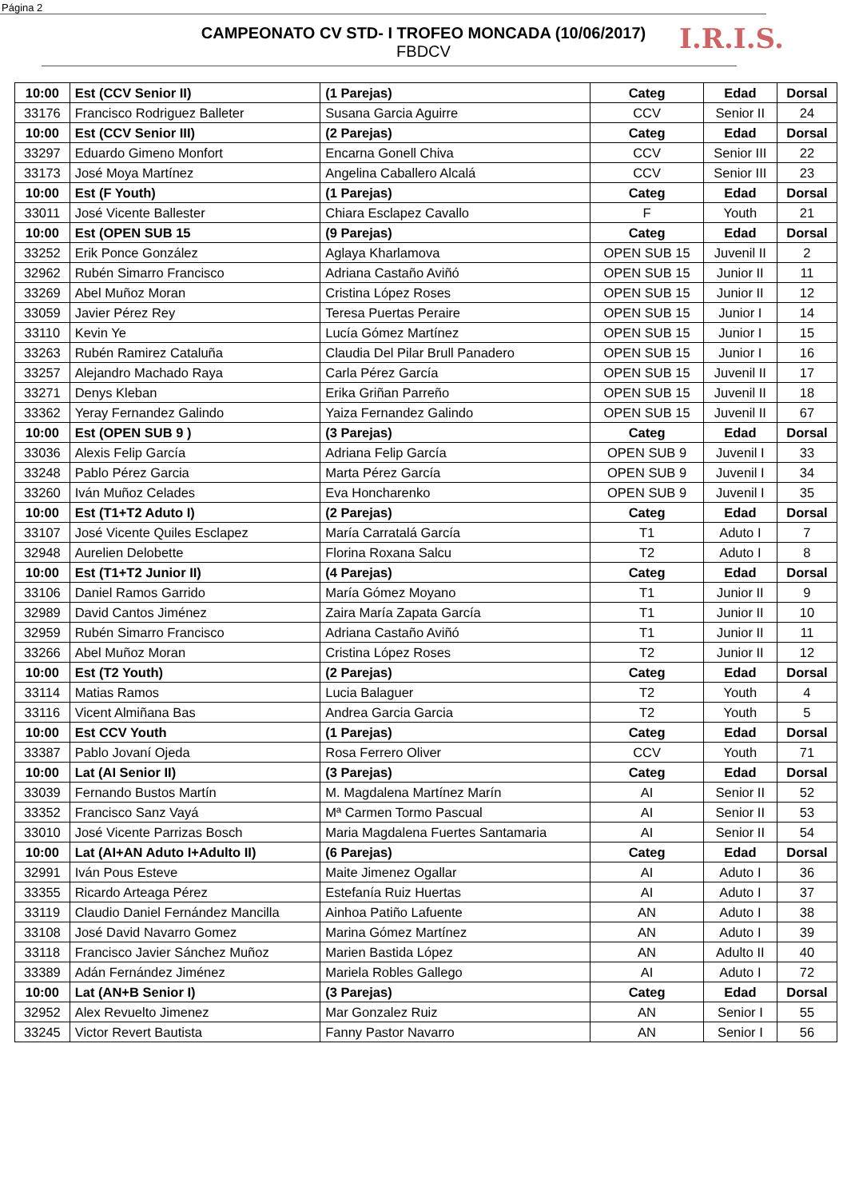Página 2
I.R.I.S.
CAMPEONATO CV STD- I TROFEO MONCADA (10/06/2017)
FBDCV
| 10:00 | Est (CCV Senior II) | (1 Parejas) | Categ | Edad | Dorsal |
| 33176 | Francisco Rodriguez Balleter | Susana Garcia Aguirre | CCV | Senior II | 24 |
| 10:00 | Est (CCV Senior III) | (2 Parejas) | Categ | Edad | Dorsal |
| 33297 | Eduardo Gimeno Monfort | Encarna Gonell Chiva | CCV | Senior III | 22 |
| 33173 | José Moya Martínez | Angelina Caballero Alcalá | CCV | Senior III | 23 |
| 10:00 | Est (F Youth) | (1 Parejas) | Categ | Edad | Dorsal |
| 33011 | José Vicente Ballester | Chiara Esclapez Cavallo | F | Youth | 21 |
| 10:00 | Est (OPEN SUB 15 | (9 Parejas) | Categ | Edad | Dorsal |
| 33252 | Erik Ponce González | Aglaya Kharlamova | OPEN SUB 15 | Juvenil II | 2 |
| 32962 | Rubén Simarro Francisco | Adriana Castaño Aviñó | OPEN SUB 15 | Junior II | 11 |
| 33269 | Abel Muñoz Moran | Cristina López Roses | OPEN SUB 15 | Junior II | 12 |
| 33059 | Javier Pérez Rey | Teresa Puertas Peraire | OPEN SUB 15 | Junior I | 14 |
| 33110 | Kevin Ye | Lucía Gómez Martínez | OPEN SUB 15 | Junior I | 15 |
| 33263 | Rubén Ramirez Cataluña | Claudia Del Pilar Brull Panadero | OPEN SUB 15 | Junior I | 16 |
| 33257 | Alejandro Machado Raya | Carla Pérez García | OPEN SUB 15 | Juvenil II | 17 |
| 33271 | Denys Kleban | Erika Griñan Parreño | OPEN SUB 15 | Juvenil II | 18 |
| 33362 | Yeray Fernandez Galindo | Yaiza Fernandez Galindo | OPEN SUB 15 | Juvenil II | 67 |
| 10:00 | Est (OPEN SUB 9 ) | (3 Parejas) | Categ | Edad | Dorsal |
| 33036 | Alexis Felip García | Adriana Felip García | OPEN SUB 9 | Juvenil I | 33 |
| 33248 | Pablo Pérez Garcia | Marta Pérez García | OPEN SUB 9 | Juvenil I | 34 |
| 33260 | Iván Muñoz Celades | Eva Honcharenko | OPEN SUB 9 | Juvenil I | 35 |
| 10:00 | Est (T1+T2 Aduto I) | (2 Parejas) | Categ | Edad | Dorsal |
| 33107 | José Vicente Quiles Esclapez | María Carratalá García | T1 | Aduto I | 7 |
| 32948 | Aurelien Delobette | Florina Roxana Salcu | T2 | Aduto I | 8 |
| 10:00 | Est (T1+T2 Junior II) | (4 Parejas) | Categ | Edad | Dorsal |
| 33106 | Daniel Ramos Garrido | María Gómez Moyano | T1 | Junior II | 9 |
| 32989 | David Cantos Jiménez | Zaira María Zapata García | T1 | Junior II | 10 |
| 32959 | Rubén Simarro Francisco | Adriana Castaño Aviñó | T1 | Junior II | 11 |
| 33266 | Abel Muñoz Moran | Cristina López Roses | T2 | Junior II | 12 |
| 10:00 | Est (T2 Youth) | (2 Parejas) | Categ | Edad | Dorsal |
| 33114 | Matias Ramos | Lucia Balaguer | T2 | Youth | 4 |
| 33116 | Vicent Almiñana Bas | Andrea Garcia Garcia | T2 | Youth | 5 |
| 10:00 | Est CCV Youth | (1 Parejas) | Categ | Edad | Dorsal |
| 33387 | Pablo Jovaní Ojeda | Rosa Ferrero Oliver | CCV | Youth | 71 |
| 10:00 | Lat (AI Senior II) | (3 Parejas) | Categ | Edad | Dorsal |
| 33039 | Fernando Bustos Martín | M. Magdalena Martínez Marín | AI | Senior II | 52 |
| 33352 | Francisco Sanz Vayá | Mª Carmen Tormo Pascual | AI | Senior II | 53 |
| 33010 | José Vicente Parrizas Bosch | Maria Magdalena Fuertes Santamaria | AI | Senior II | 54 |
| 10:00 | Lat (AI+AN Aduto I+Adulto II) | (6 Parejas) | Categ | Edad | Dorsal |
| 32991 | Iván Pous Esteve | Maite Jimenez Ogallar | AI | Aduto I | 36 |
| 33355 | Ricardo Arteaga Pérez | Estefanía Ruiz Huertas | AI | Aduto I | 37 |
| 33119 | Claudio Daniel Fernández Mancilla | Ainhoa Patiño Lafuente | AN | Aduto I | 38 |
| 33108 | José David Navarro Gomez | Marina Gómez Martínez | AN | Aduto I | 39 |
| 33118 | Francisco Javier Sánchez Muñoz | Marien Bastida López | AN | Adulto II | 40 |
| 33389 | Adán Fernández Jiménez | Mariela Robles Gallego | AI | Aduto I | 72 |
| 10:00 | Lat (AN+B Senior I) | (3 Parejas) | Categ | Edad | Dorsal |
| 32952 | Alex Revuelto Jimenez | Mar Gonzalez Ruiz | AN | Senior I | 55 |
| 33245 | Victor Revert Bautista | Fanny Pastor Navarro | AN | Senior I | 56 |